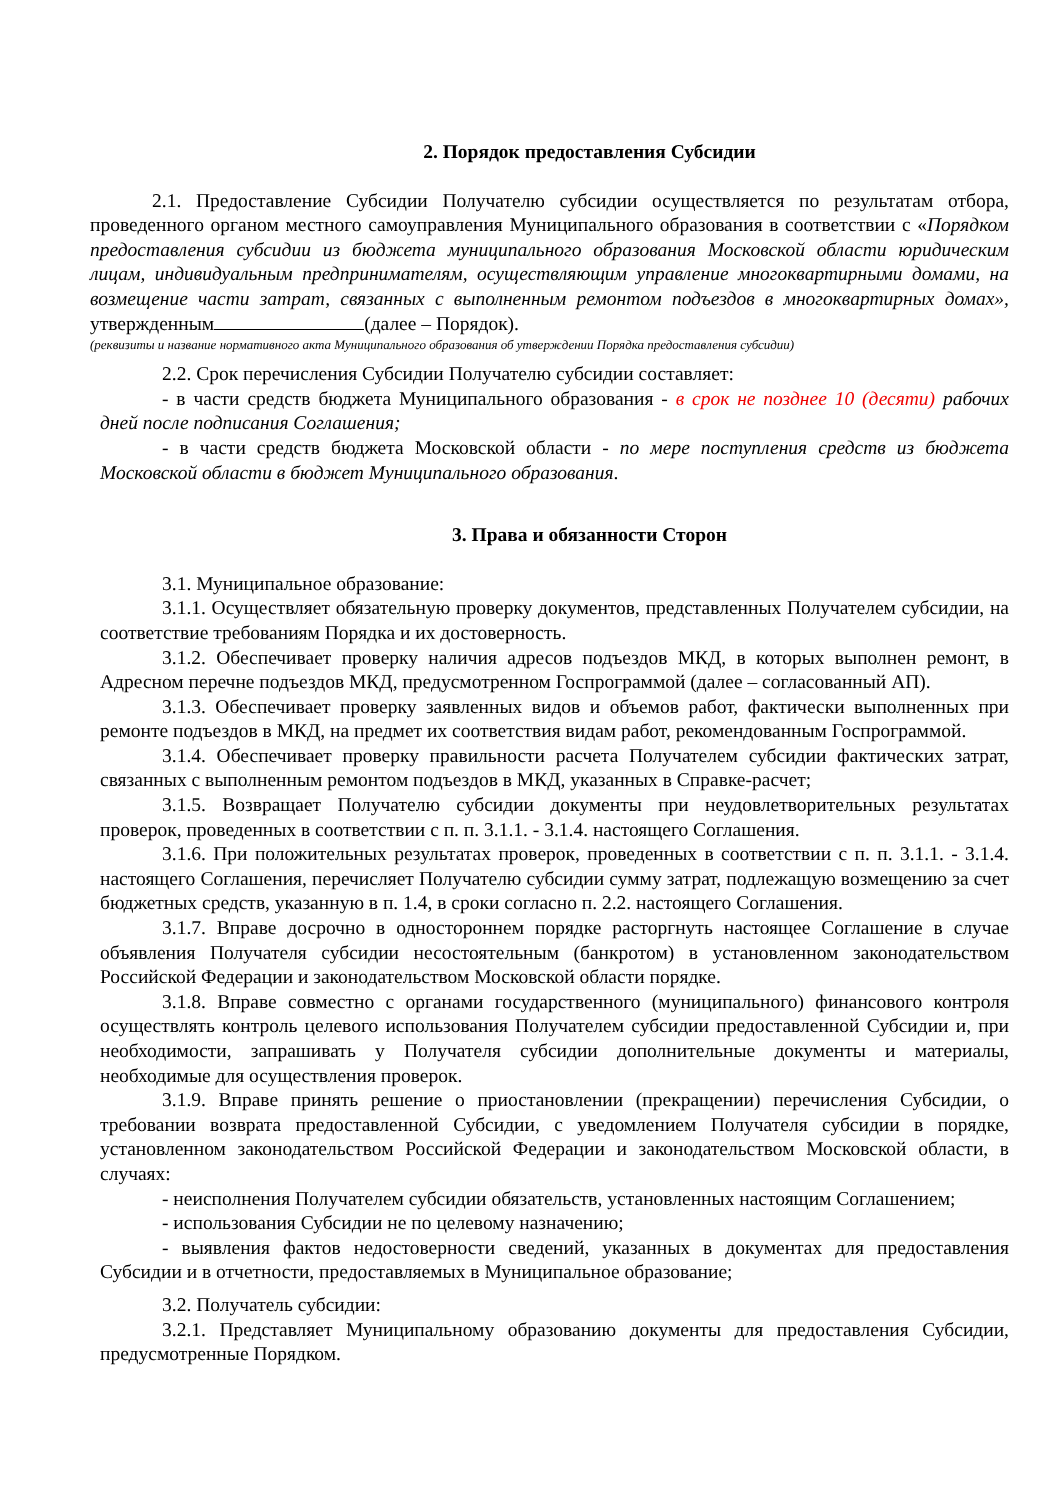2. Порядок предоставления Субсидии
2.1. Предоставление Субсидии Получателю субсидии осуществляется по результатам отбора, проведенного органом местного самоуправления Муниципального образования в соответствии с «Порядком предоставления субсидии из бюджета муниципального образования Московской области юридическим лицам, индивидуальным предпринимателям, осуществляющим управление многоквартирными домами, на возмещение части затрат, связанных с выполненным ремонтом подъездов в многоквартирных домах», утвержденным (далее – Порядок).
(реквизиты и название нормативного акта Муниципального образования об утверждении Порядка предоставления субсидии)
2.2. Срок перечисления Субсидии Получателю субсидии составляет:
- в части средств бюджета Муниципального образования - в срок не позднее 10 (десяти) рабочих дней после подписания Соглашения;
- в части средств бюджета Московской области - по мере поступления средств из бюджета Московской области в бюджет Муниципального образования.
3. Права и обязанности Сторон
3.1. Муниципальное образование:
3.1.1. Осуществляет обязательную проверку документов, представленных Получателем субсидии, на соответствие требованиям Порядка и их достоверность.
3.1.2. Обеспечивает проверку наличия адресов подъездов МКД, в которых выполнен ремонт, в Адресном перечне подъездов МКД, предусмотренном Госпрограммой (далее – согласованный АП).
3.1.3. Обеспечивает проверку заявленных видов и объемов работ, фактически выполненных при ремонте подъездов в МКД, на предмет их соответствия видам работ, рекомендованным Госпрограммой.
3.1.4. Обеспечивает проверку правильности расчета Получателем субсидии фактических затрат, связанных с выполненным ремонтом подъездов в МКД, указанных в Справке-расчет;
3.1.5. Возвращает Получателю субсидии документы при неудовлетворительных результатах проверок, проведенных в соответствии с п. п. 3.1.1. - 3.1.4. настоящего Соглашения.
3.1.6. При положительных результатах проверок, проведенных в соответствии с п. п. 3.1.1. - 3.1.4. настоящего Соглашения, перечисляет Получателю субсидии сумму затрат, подлежащую возмещению за счет бюджетных средств, указанную в п. 1.4, в сроки согласно п. 2.2. настоящего Соглашения.
3.1.7. Вправе досрочно в одностороннем порядке расторгнуть настоящее Соглашение в случае объявления Получателя субсидии несостоятельным (банкротом) в установленном законодательством Российской Федерации и законодательством Московской области порядке.
3.1.8. Вправе совместно с органами государственного (муниципального) финансового контроля осуществлять контроль целевого использования Получателем субсидии предоставленной Субсидии и, при необходимости, запрашивать у Получателя субсидии дополнительные документы и материалы, необходимые для осуществления проверок.
3.1.9. Вправе принять решение о приостановлении (прекращении) перечисления Субсидии, о требовании возврата предоставленной Субсидии, с уведомлением Получателя субсидии в порядке, установленном законодательством Российской Федерации и законодательством Московской области, в случаях:
- неисполнения Получателем субсидии обязательств, установленных настоящим Соглашением;
- использования Субсидии не по целевому назначению;
- выявления фактов недостоверности сведений, указанных в документах для предоставления Субсидии и в отчетности, предоставляемых в Муниципальное образование;
3.2. Получатель субсидии:
3.2.1. Представляет Муниципальному образованию документы для предоставления Субсидии, предусмотренные Порядком.